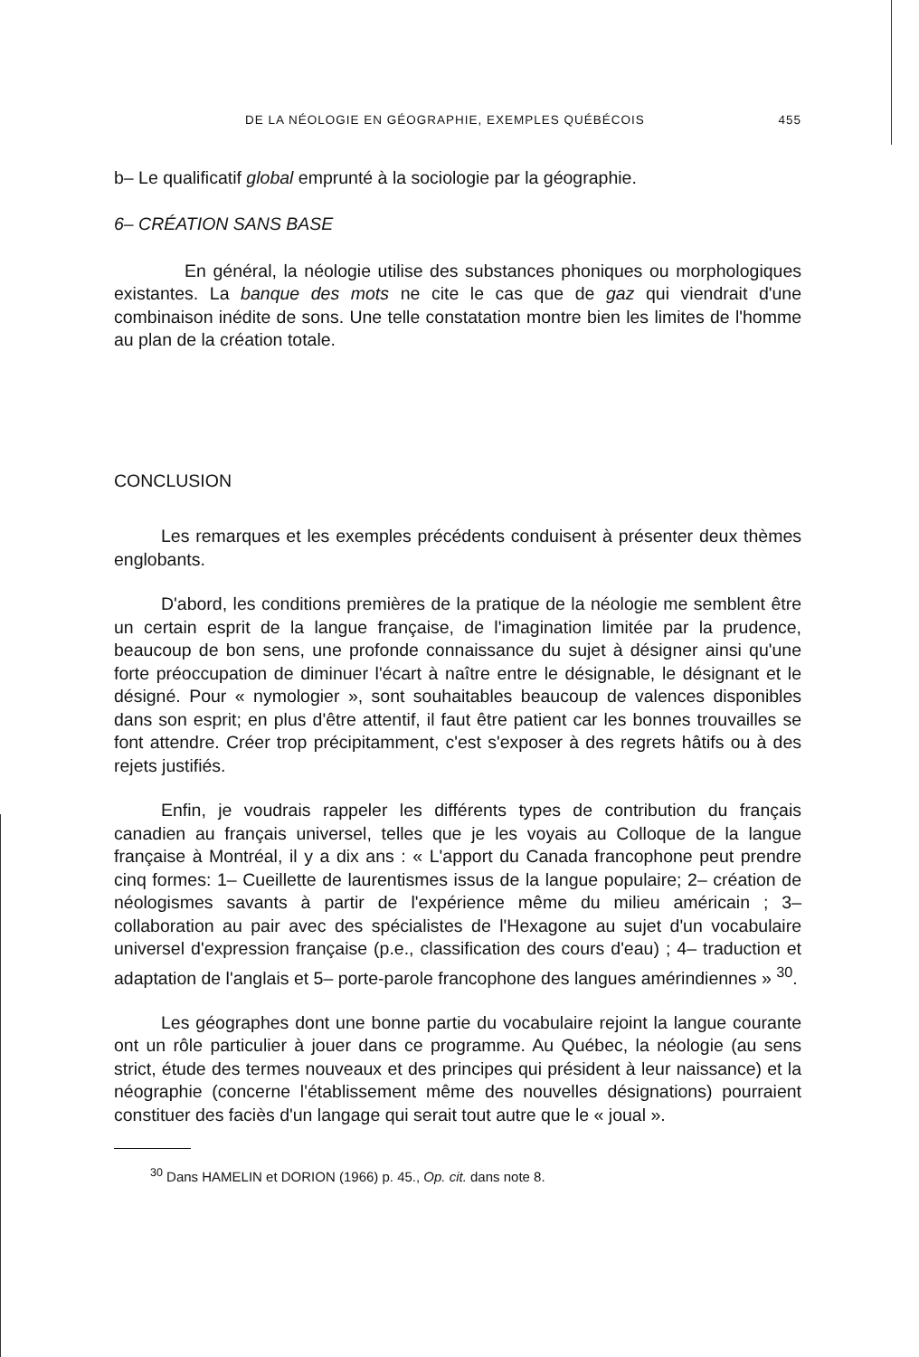DE LA NÉOLOGIE EN GÉOGRAPHIE, EXEMPLES QUÉBÉCOIS 455
b– Le qualificatif global emprunté à la sociologie par la géographie.
6– CRÉATION SANS BASE
En général, la néologie utilise des substances phoniques ou morphologiques existantes. La banque des mots ne cite le cas que de gaz qui viendrait d'une combinaison inédite de sons. Une telle constatation montre bien les limites de l'homme au plan de la création totale.
CONCLUSION
Les remarques et les exemples précédents conduisent à présenter deux thèmes englobants.
D'abord, les conditions premières de la pratique de la néologie me semblent être un certain esprit de la langue française, de l'imagination limitée par la prudence, beaucoup de bon sens, une profonde connaissance du sujet à désigner ainsi qu'une forte préoccupation de diminuer l'écart à naître entre le désignable, le désignant et le désigné. Pour « nymologier », sont souhaitables beaucoup de valences disponibles dans son esprit; en plus d'être attentif, il faut être patient car les bonnes trouvailles se font attendre. Créer trop précipitamment, c'est s'exposer à des regrets hâtifs ou à des rejets justifiés.
Enfin, je voudrais rappeler les différents types de contribution du français canadien au français universel, telles que je les voyais au Colloque de la langue française à Montréal, il y a dix ans : « L'apport du Canada francophone peut prendre cinq formes: 1– Cueillette de laurentismes issus de la langue populaire; 2– création de néologismes savants à partir de l'expérience même du milieu américain ; 3– collaboration au pair avec des spécialistes de l'Hexagone au sujet d'un vocabulaire universel d'expression française (p.e., classification des cours d'eau) ; 4– traduction et adaptation de l'anglais et 5– porte-parole francophone des langues amérindiennes » <sup>30</sup>.
Les géographes dont une bonne partie du vocabulaire rejoint la langue courante ont un rôle particulier à jouer dans ce programme. Au Québec, la néologie (au sens strict, étude des termes nouveaux et des principes qui président à leur naissance) et la néographie (concerne l'établissement même des nouvelles désignations) pourraient constituer des faciès d'un langage qui serait tout autre que le « joual ».
<sup>30</sup> Dans HAMELIN et DORION (1966) p. 45., Op. cit. dans note 8.